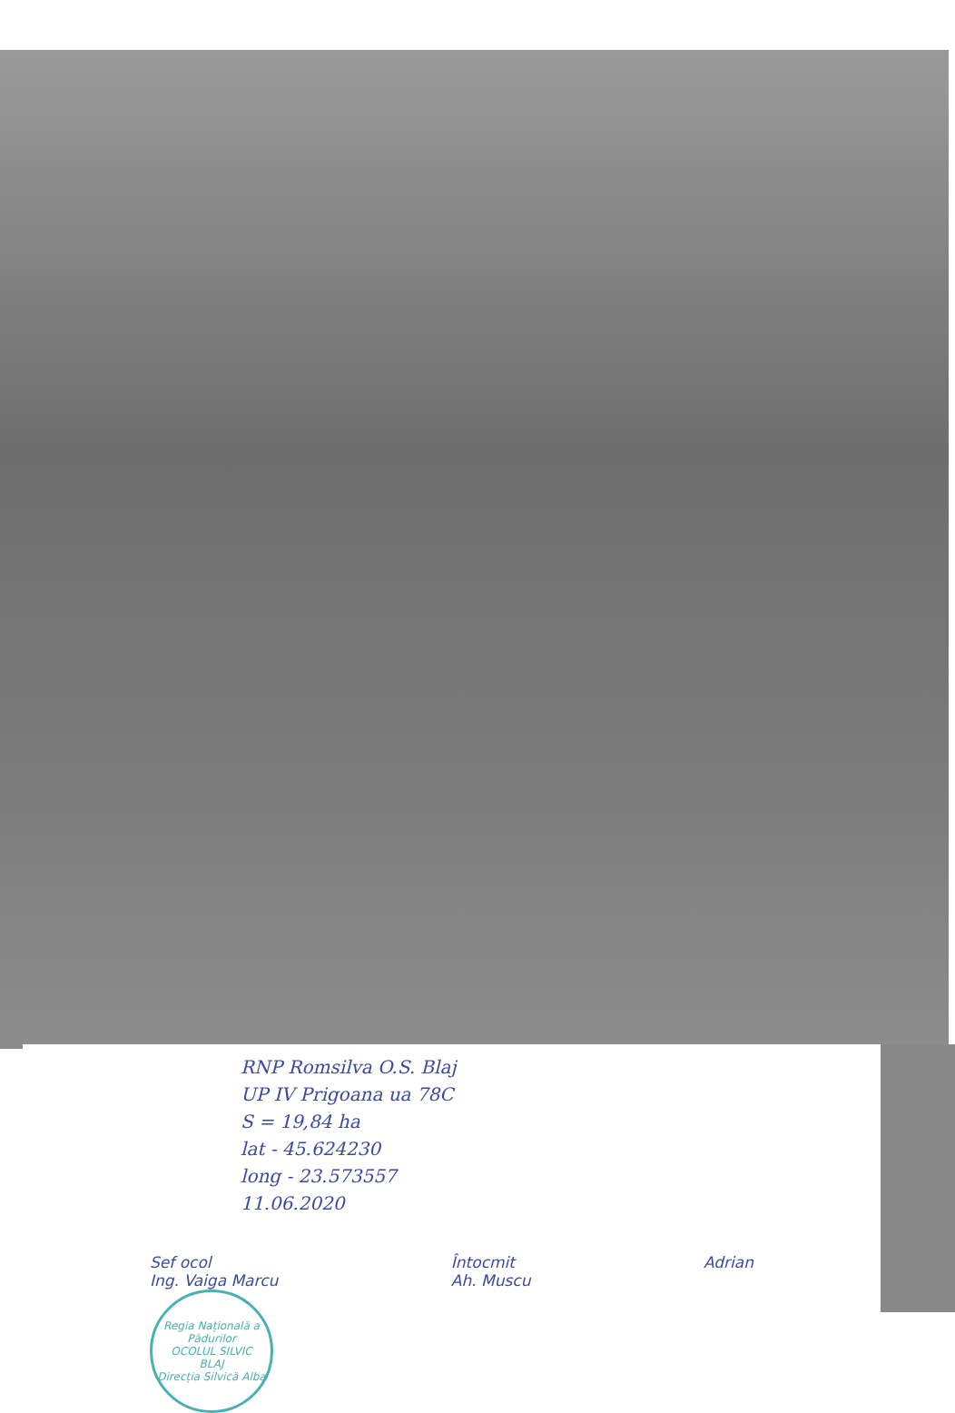RNP Romsilva O.S. Blaj
UP IV Prigoana ua 78C
S = 19,84 ha
lat - 45.624230
long - 23.573557
11.06.2020
Sef ocol
Ing. Vaiga Marcu
Regia Națională a Pădurilor
OCOLUL SILVIC
BLAJ
Direcția Silvică Alba
Întocmit
Ah. Muscu
Adrian